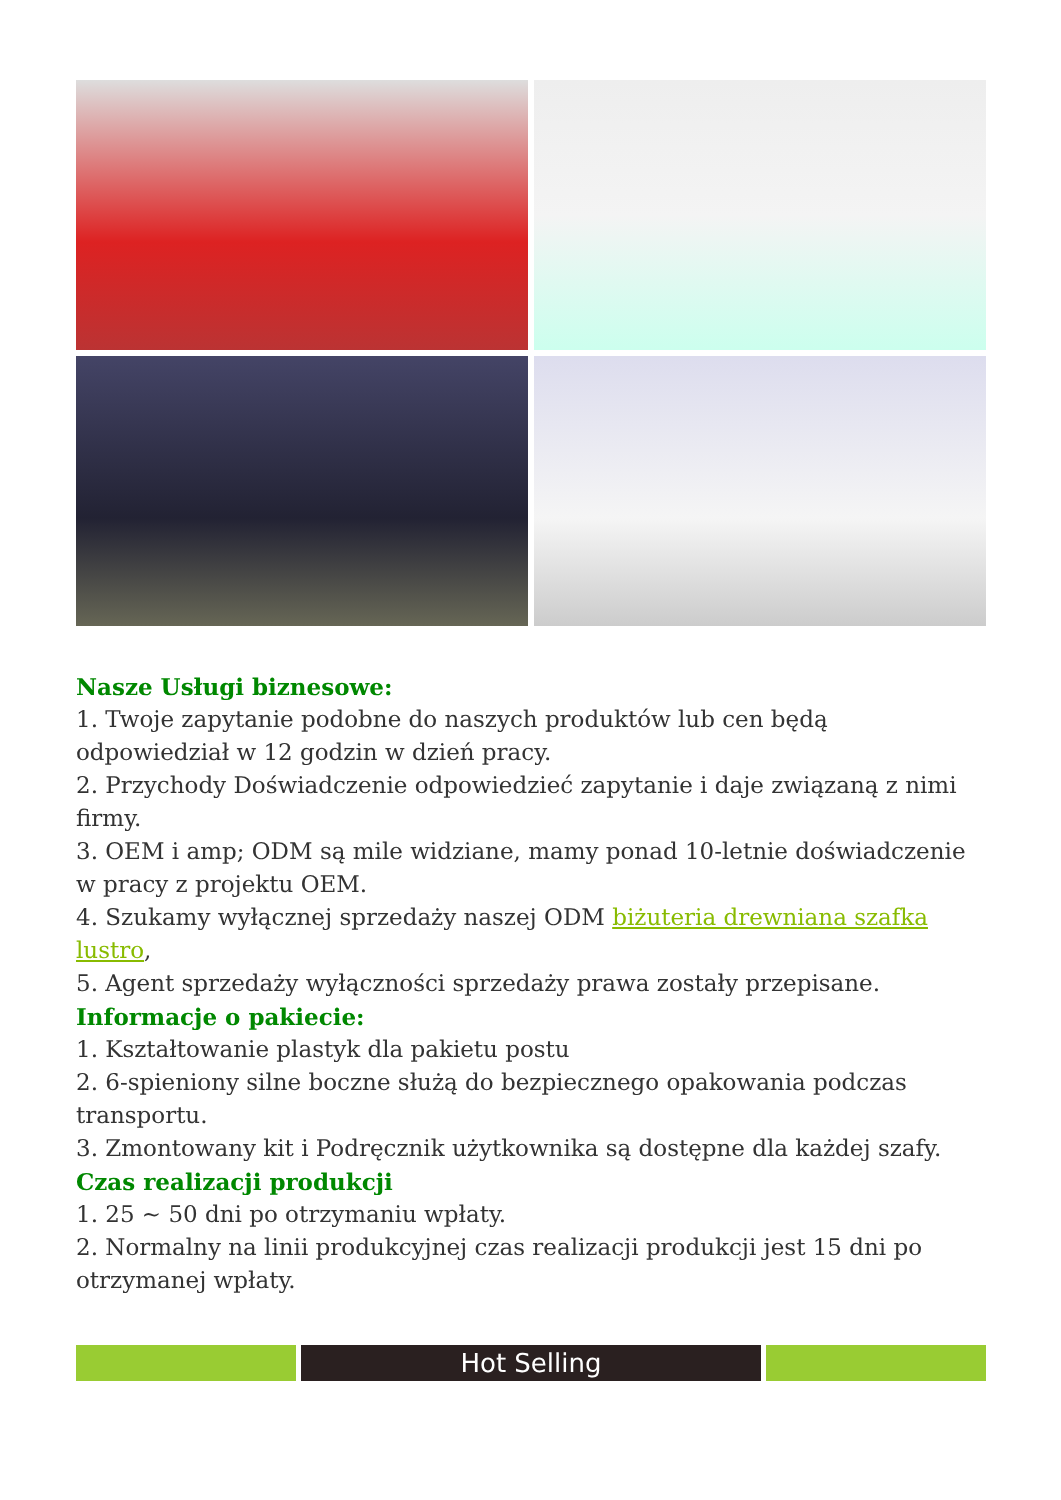Nasze Usługi biznesowe:
1. Twoje zapytanie podobne do naszych produktów lub cen będą odpowiedział w 12 godzin w dzień pracy.
2. Przychody Doświadczenie odpowiedzieć zapytanie i daje związaną z nimi firmy.
3. OEM i amp; ODM są mile widziane, mamy ponad 10-letnie doświadczenie w pracy z projektu OEM.
4. Szukamy wyłącznej sprzedaży naszej ODM biżuteria drewniana szafka lustro,
5. Agent sprzedaży wyłączności sprzedaży prawa zostały przepisane.
Informacje o pakiecie:
1. Kształtowanie plastyk dla pakietu postu
2. 6-spieniony silne boczne służą do bezpiecznego opakowania podczas transportu.
3. Zmontowany kit i Podręcznik użytkownika są dostępne dla każdej szafy.
Czas realizacji produkcji
1. 25 ~ 50 dni po otrzymaniu wpłaty.
2. Normalny na linii produkcyjnej czas realizacji produkcji jest 15 dni po otrzymanej wpłaty.
Hot Selling